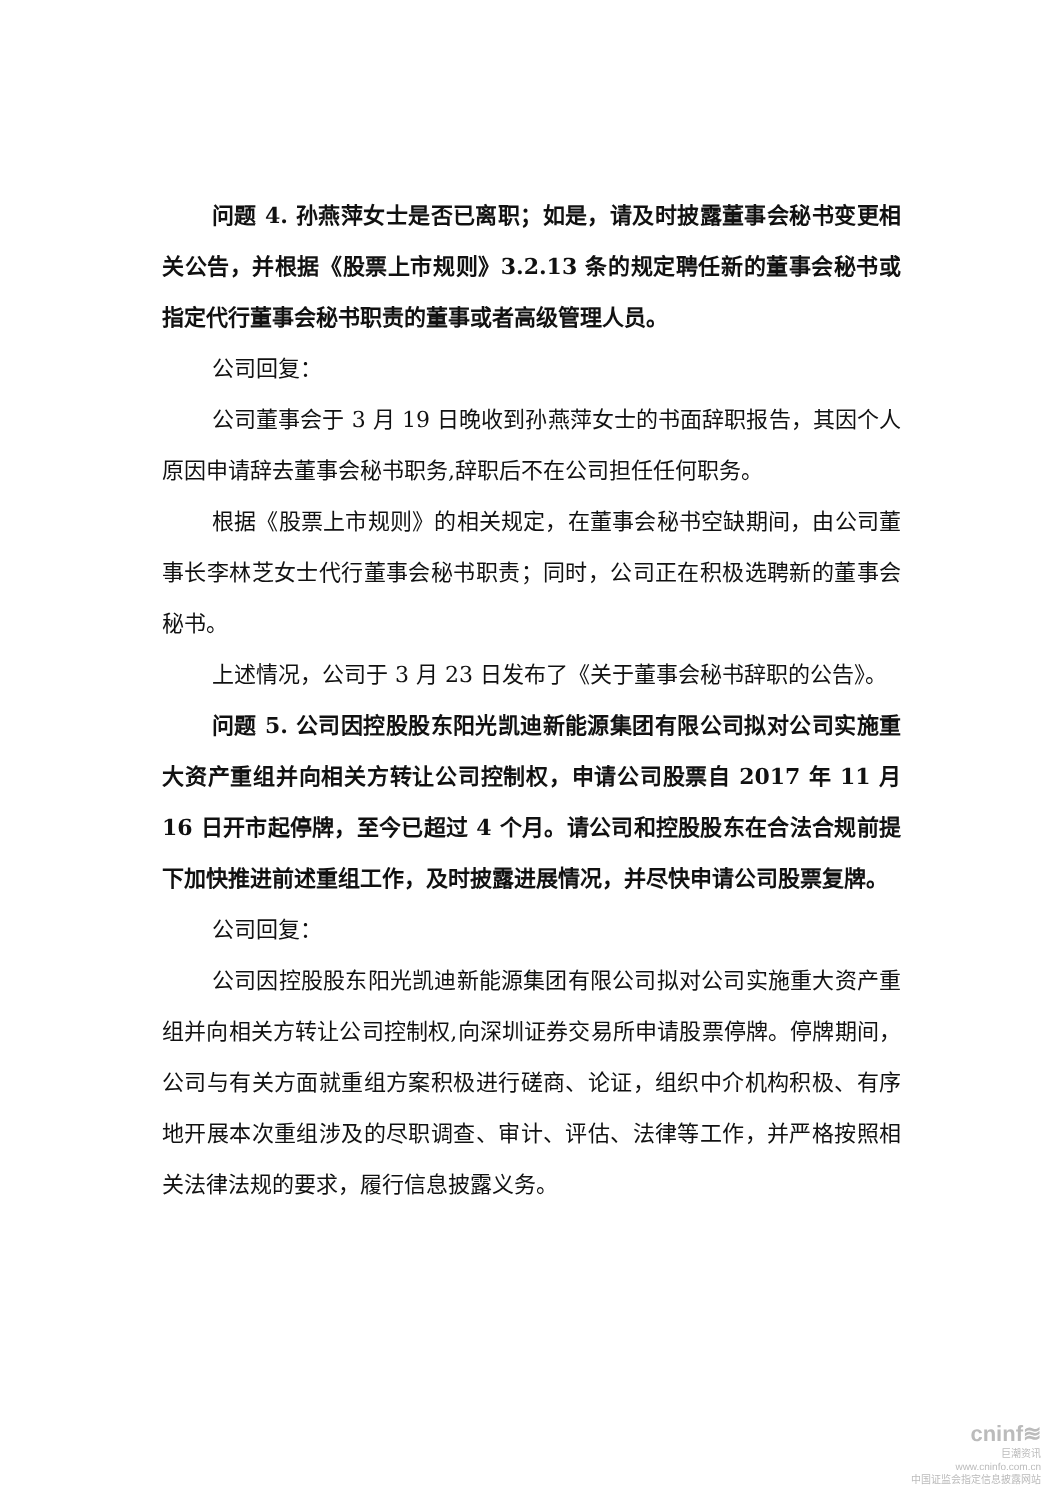问题 4. 孙燕萍女士是否已离职；如是，请及时披露董事会秘书变更相关公告，并根据《股票上市规则》3.2.13 条的规定聘任新的董事会秘书或指定代行董事会秘书职责的董事或者高级管理人员。
公司回复：
公司董事会于 3 月 19 日晚收到孙燕萍女士的书面辞职报告，其因个人原因申请辞去董事会秘书职务,辞职后不在公司担任任何职务。
根据《股票上市规则》的相关规定，在董事会秘书空缺期间，由公司董事长李林芝女士代行董事会秘书职责；同时，公司正在积极选聘新的董事会秘书。
上述情况，公司于 3 月 23 日发布了《关于董事会秘书辞职的公告》。
问题 5. 公司因控股股东阳光凯迪新能源集团有限公司拟对公司实施重大资产重组并向相关方转让公司控制权，申请公司股票自 2017 年 11 月 16 日开市起停牌，至今已超过 4 个月。请公司和控股股东在合法合规前提下加快推进前述重组工作，及时披露进展情况，并尽快申请公司股票复牌。
公司回复：
公司因控股股东阳光凯迪新能源集团有限公司拟对公司实施重大资产重组并向相关方转让公司控制权,向深圳证券交易所申请股票停牌。停牌期间，公司与有关方面就重组方案积极进行磋商、论证，组织中介机构积极、有序地开展本次重组涉及的尽职调查、审计、评估、法律等工作，并严格按照相关法律法规的要求，履行信息披露义务。
cninf≋
巨潮资讯
www.cninfo.com.cn
中国证监会指定信息披露网站